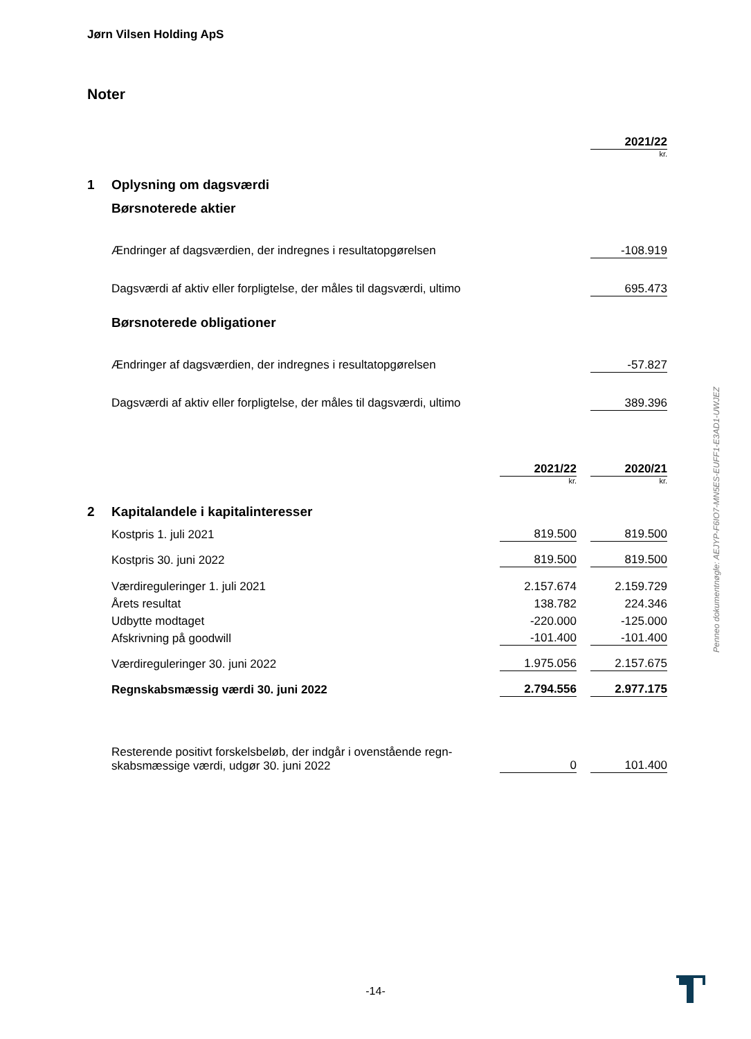Jørn Vilsen Holding ApS
Noter
| | | | | 2021/22 |
| | | | | kr. |
| 1 | Oplysning om dagsværdi | | | |
| | Børsnoterede aktier | | | |
| | Ændringer af dagsværdien, der indregnes i resultatopgørelsen | | | -108.919 |
| | Dagsværdi af aktiv eller forpligtelse, der måles til dagsværdi, ultimo | | | 695.473 |
| | Børsnoterede obligationer | | | |
| | Ændringer af dagsværdien, der indregnes i resultatopgørelsen | | | -57.827 |
| | Dagsværdi af aktiv eller forpligtelse, der måles til dagsværdi, ultimo | | | 389.396 |
| | | 2021/22 | | 2020/21 |
| | | kr. | | kr. |
| 2 | Kapitalandele i kapitalinteresser | | | |
| | Kostpris 1. juli 2021 | 819.500 | | 819.500 |
| | Kostpris 30. juni 2022 | 819.500 | | 819.500 |
| | Værdireguleringer 1. juli 2021 | 2.157.674 | | 2.159.729 |
| | Årets resultat | 138.782 | | 224.346 |
| | Udbytte modtaget | -220.000 | | -125.000 |
| | Afskrivning på goodwill | -101.400 | | -101.400 |
| | Værdireguleringer 30. juni 2022 | 1.975.056 | | 2.157.675 |
| | Regnskabsmæssig værdi 30. juni 2022 | 2.794.556 | | 2.977.175 |
| | Resterende positivt forskelsbeløb, der indgår i ovenstående regn- skabsmæssige værdi, udgør 30. juni 2022 | 0 | | 101.400 |
Penneo dokumentnøgle: AEJYP-F6IO7-MN5ES-EUFF1-E3AD1-UWJEZ
-14-